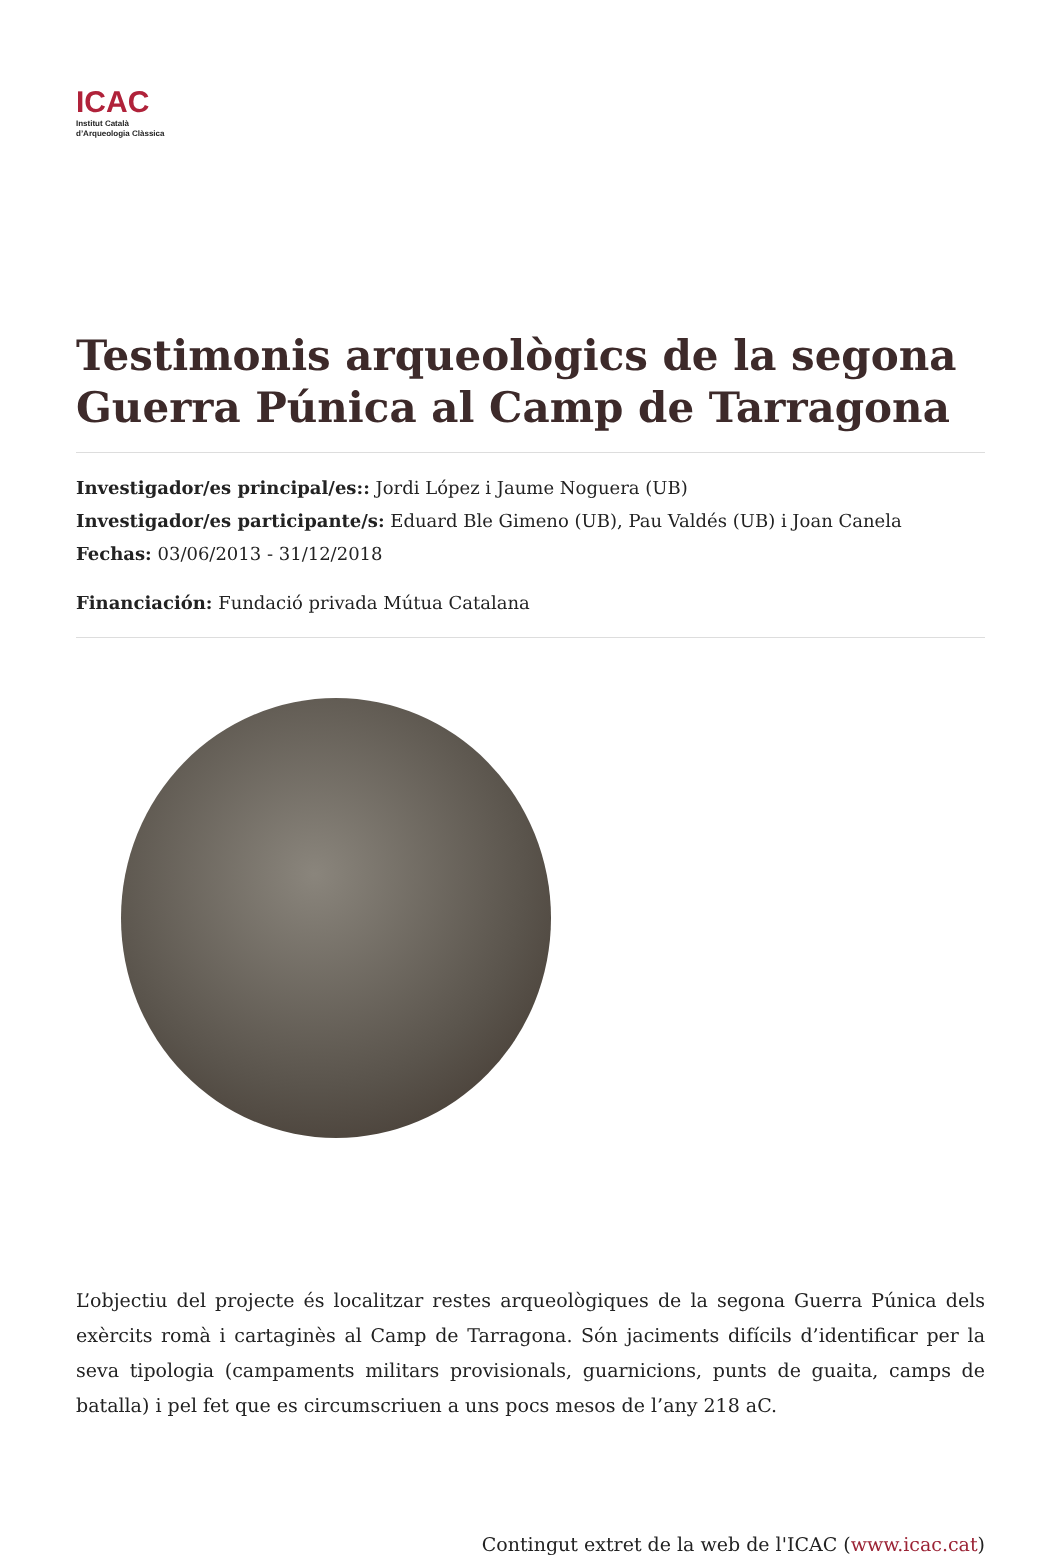ICAC
Institut Català
d’Arqueologia Clàssica
Testimonis arqueològics de la segona Guerra Púnica al Camp de Tarragona
Investigador/es principal/es:: Jordi López i Jaume Noguera (UB)
Investigador/es participante/s: Eduard Ble Gimeno (UB), Pau Valdés (UB) i Joan Canela
Fechas: 03/06/2013 - 31/12/2018
Financiación: Fundació privada Mútua Catalana
L’objectiu del projecte és localitzar restes arqueològiques de la segona Guerra Púnica dels exèrcits romà i cartaginès al Camp de Tarragona. Són jaciments difícils d’identificar per la seva tipologia (campaments militars provisionals, guarnicions, punts de guaita, camps de batalla) i pel fet que es circumscriuen a uns pocs mesos de l’any 218 aC.
Contingut extret de la web de l'ICAC (www.icac.cat)